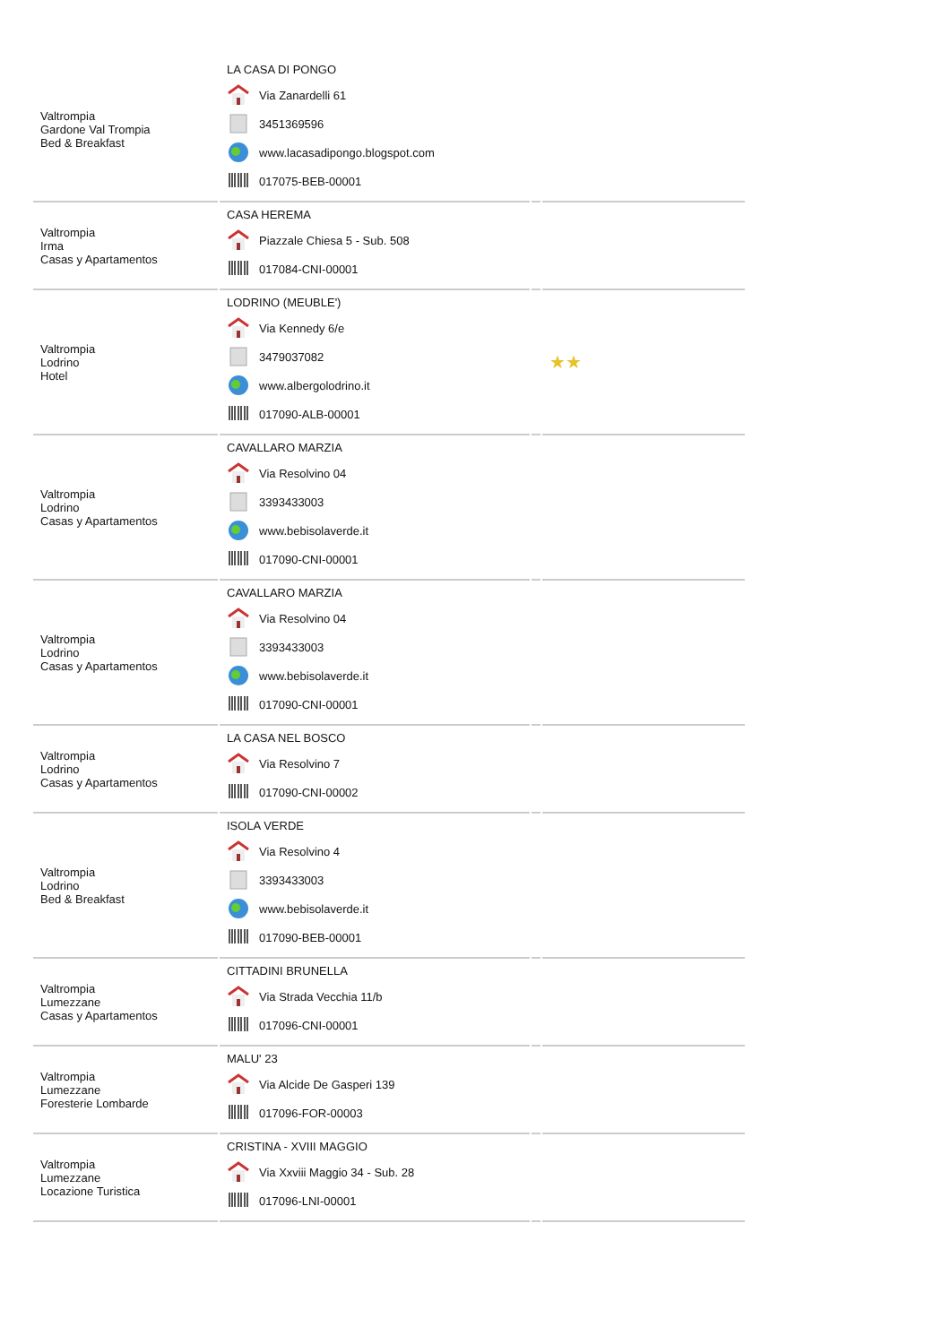| Valtrompia Gardone Val Trompia Bed & Breakfast | LA CASA DI PONGO Via Zanardelli 61 3451369596 www.lacasadipongo.blogspot.com 017075-BEB-00001 | | |
| Valtrompia Irma Casas y Apartamentos | CASA HEREMA Piazzale Chiesa 5 - Sub. 508 017084-CNI-00001 | | |
| Valtrompia Lodrino Hotel | LODRINO (MEUBLE') Via Kennedy 6/e 3479037082 www.albergolodrino.it 017090-ALB-00001 | | ★★ |
| Valtrompia Lodrino Casas y Apartamentos | CAVALLARO MARZIA Via Resolvino 04 3393433003 www.bebisolaverde.it 017090-CNI-00001 | | |
| Valtrompia Lodrino Casas y Apartamentos | CAVALLARO MARZIA Via Resolvino 04 3393433003 www.bebisolaverde.it 017090-CNI-00001 | | |
| Valtrompia Lodrino Casas y Apartamentos | LA CASA NEL BOSCO Via Resolvino 7 017090-CNI-00002 | | |
| Valtrompia Lodrino Bed & Breakfast | ISOLA VERDE Via Resolvino 4 3393433003 www.bebisolaverde.it 017090-BEB-00001 | | |
| Valtrompia Lumezzane Casas y Apartamentos | CITTADINI BRUNELLA Via Strada Vecchia 11/b 017096-CNI-00001 | | |
| Valtrompia Lumezzane Foresterie Lombarde | MALU' 23 Via Alcide De Gasperi 139 017096-FOR-00003 | | |
| Valtrompia Lumezzane Locazione Turistica | CRISTINA - XVIII MAGGIO Via Xxviii Maggio 34 - Sub. 28 017096-LNI-00001 | | |